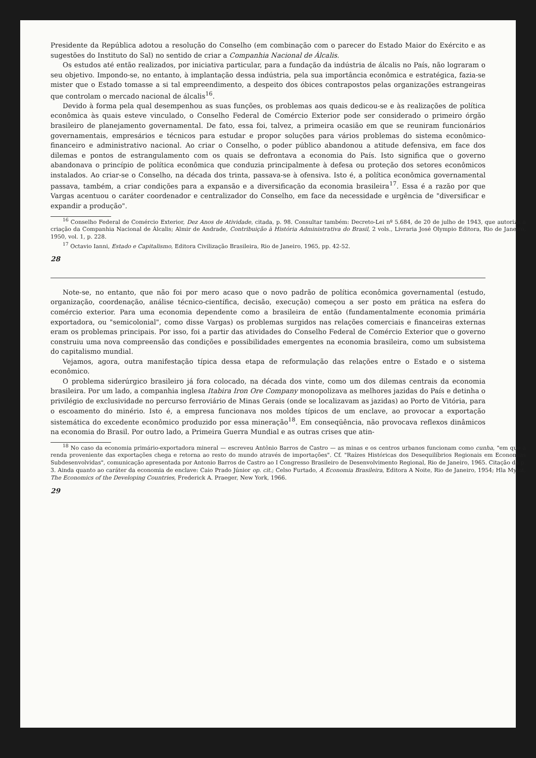Presidente da República adotou a resolução do Conselho (em combinação com o parecer do Estado Maior do Exército e as sugestões do Instituto do Sal) no sentido de criar a Companhia Nacional de Álcalis.
Os estudos até então realizados, por iniciativa particular, para a fundação da indústria de álcalis no País, não lograram o seu objetivo. Impondo-se, no entanto, à implantação dessa indústria, pela sua importância econômica e estratégica, fazia-se mister que o Estado tomasse a si tal empreendimento, a despeito dos óbices contrapostos pelas organizações estrangeiras que controlam o mercado nacional de álcalis<sup>16</sup>.
Devido à forma pela qual desempenhou as suas funções, os problemas aos quais dedicou-se e às realizações de política econômica às quais esteve vinculado, o Conselho Federal de Comércio Exterior pode ser considerado o primeiro órgão brasileiro de planejamento governamental. De fato, essa foi, talvez, a primeira ocasião em que se reuniram funcionários governamentais, empresários e técnicos para estudar e propor soluções para vários problemas do sistema econômico-financeiro e administrativo nacional. Ao criar o Conselho, o poder público abandonou a atitude defensiva, em face dos dilemas e pontos de estrangulamento com os quais se defrontava a economia do País. Isto significa que o governo abandonava o princípio de política econômica que conduzia principalmente à defesa ou proteção dos setores econômicos instalados. Ao criar-se o Conselho, na década dos trinta, passava-se à ofensiva. Isto é, a política econômica governamental passava, também, a criar condições para a expansão e a diversificação da economia brasileira<sup>17</sup>. Essa é a razão por que Vargas acentuou o caráter coordenador e centralizador do Conselho, em face da necessidade e urgência de "diversificar e expandir a produção".
<sup>16</sup> Conselho Federal de Comércio Exterior, Dez Anos de Atividade, citada, p. 98. Consultar também: Decreto-Lei nº 5.684, de 20 de julho de 1943, que autoriza a criação da Companhia Nacional de Álcalis; Almir de Andrade, Contribuição à História Administrativa do Brasil, 2 vols., Livraria José Olympio Editora, Rio de Janeiro, 1950, vol. 1, p. 228.
<sup>17</sup> Octavio Ianni, Estado e Capitalismo, Editora Civilização Brasileira, Rio de Janeiro, 1965, pp. 42-52.
28
Note-se, no entanto, que não foi por mero acaso que o novo padrão de política econômica governamental (estudo, organização, coordenação, análise técnico-científica, decisão, execução) começou a ser posto em prática na esfera do comércio exterior. Para uma economia dependente como a brasileira de então (fundamentalmente economia primária exportadora, ou "semicolonial", como disse Vargas) os problemas surgidos nas relações comerciais e financeiras externas eram os problemas principais. Por isso, foi a partir das atividades do Conselho Federal de Comércio Exterior que o governo construiu uma nova compreensão das condições e possibilidades emergentes na economia brasileira, como um subsistema do capitalismo mundial.
Vejamos, agora, outra manifestação típica dessa etapa de reformulação das relações entre o Estado e o sistema econômico.
O problema siderúrgico brasileiro já fora colocado, na década dos vinte, como um dos dilemas centrais da economia brasileira. Por um lado, a companhia inglesa Itabira Iron Ore Company monopolizava as melhores jazidas do País e detinha o privilégio de exclusividade no percurso ferroviário de Minas Gerais (onde se localizavam as jazidas) ao Porto de Vitória, para o escoamento do minério. Isto é, a empresa funcionava nos moldes típicos de um enclave, ao provocar a exportação sistemática do excedente econômico produzido por essa mineração<sup>18</sup>. Em conseqüência, não provocava reflexos dinâmicos na economia do Brasil. Por outro lado, a Primeira Guerra Mundial e as outras crises que atin-
<sup>18</sup> No caso da economia primário-exportadora mineral — escreveu Antônio Barros de Castro — as minas e os centros urbanos funcionam como cunha, "em que a renda proveniente das exportações chega e retorna ao resto do mundo através de importações". Cf. "Raízes Históricas dos Desequilíbrios Regionais em Economias Subdesenvolvidas", comunicação apresentada por Antonio Barros de Castro ao I Congresso Brasileiro de Desenvolvimento Regional, Rio de Janeiro, 1965. Citação da p. 3. Ainda quanto ao caráter da economia de enclave: Caio Prado Júnior op. cit.; Celso Furtado, A Economia Brasileira, Editora A Noite, Rio de Janeiro, 1954; Hla Myint, The Economics of the Developing Countries, Frederick A. Praeger, New York, 1966.
29